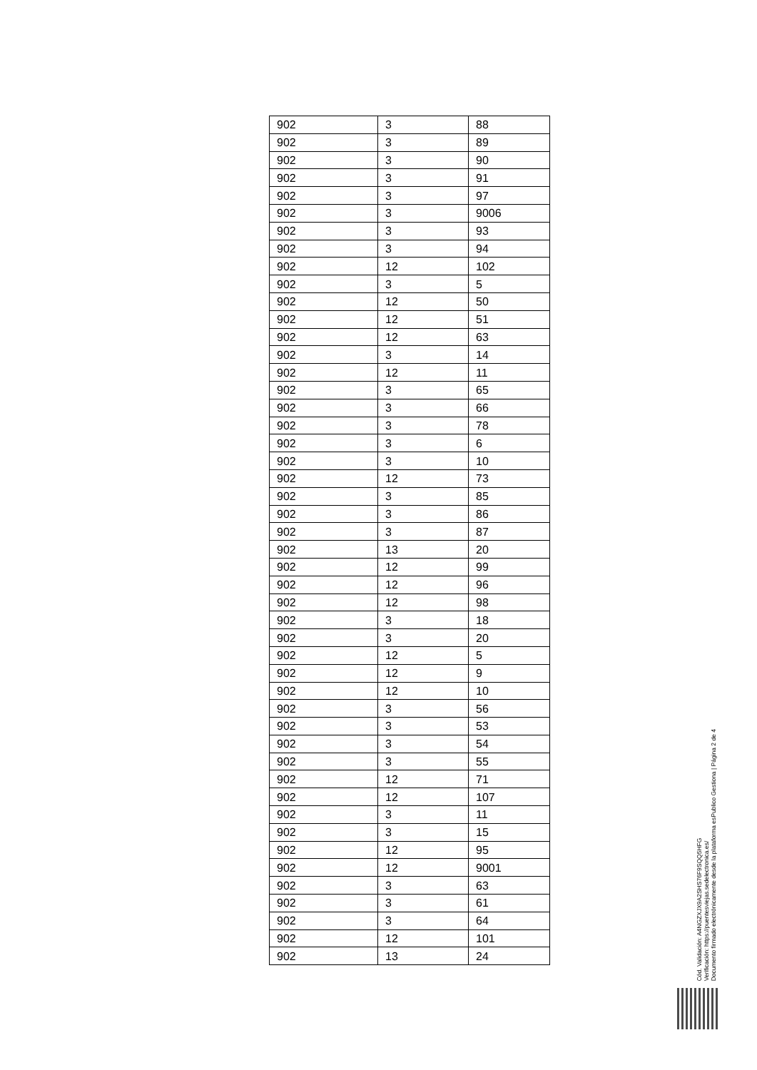| 902 | 3 | 88 |
| 902 | 3 | 89 |
| 902 | 3 | 90 |
| 902 | 3 | 91 |
| 902 | 3 | 97 |
| 902 | 3 | 9006 |
| 902 | 3 | 93 |
| 902 | 3 | 94 |
| 902 | 12 | 102 |
| 902 | 3 | 5 |
| 902 | 12 | 50 |
| 902 | 12 | 51 |
| 902 | 12 | 63 |
| 902 | 3 | 14 |
| 902 | 12 | 11 |
| 902 | 3 | 65 |
| 902 | 3 | 66 |
| 902 | 3 | 78 |
| 902 | 3 | 6 |
| 902 | 3 | 10 |
| 902 | 12 | 73 |
| 902 | 3 | 85 |
| 902 | 3 | 86 |
| 902 | 3 | 87 |
| 902 | 13 | 20 |
| 902 | 12 | 99 |
| 902 | 12 | 96 |
| 902 | 12 | 98 |
| 902 | 3 | 18 |
| 902 | 3 | 20 |
| 902 | 12 | 5 |
| 902 | 12 | 9 |
| 902 | 12 | 10 |
| 902 | 3 | 56 |
| 902 | 3 | 53 |
| 902 | 3 | 54 |
| 902 | 3 | 55 |
| 902 | 12 | 71 |
| 902 | 12 | 107 |
| 902 | 3 | 11 |
| 902 | 3 | 15 |
| 902 | 12 | 95 |
| 902 | 12 | 9001 |
| 902 | 3 | 63 |
| 902 | 3 | 61 |
| 902 | 3 | 64 |
| 902 | 12 | 101 |
| 902 | 13 | 24 |
Cód. Validación: A4NGZXJX9A2SHS76F9SQQ5HFG
Verificación: https://puentesviejas.sedelectronica.es/
Documento firmado electrónicamente desde la plataforma esPublico Gestiona | Página 2 de 4